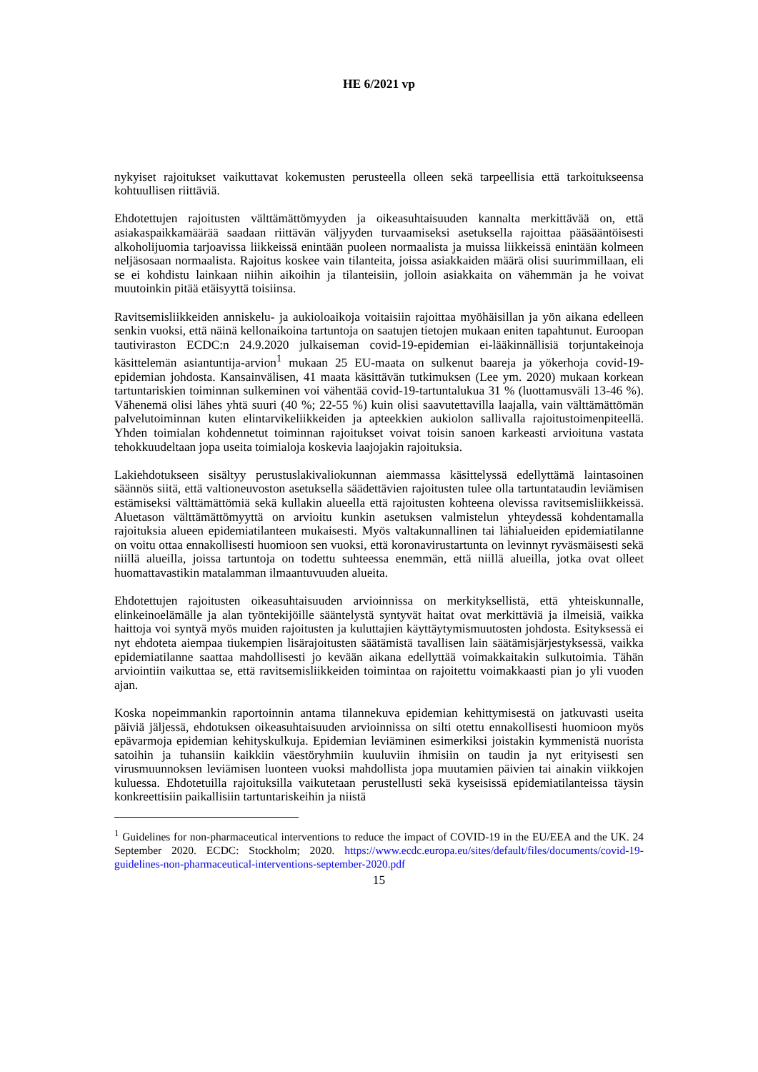HE 6/2021 vp
nykyiset rajoitukset vaikuttavat kokemusten perusteella olleen sekä tarpeellisia että tarkoituk­seensa kohtuullisen riittäviä.
Ehdotettujen rajoitusten välttämättömyyden ja oikeasuhtaisuuden kannalta merkittävää on, että asiakaspaikkamäärää saadaan riittävän väljyyden turvaamiseksi asetuksella rajoittaa pääsään­töisesti alkoholijuomia tarjoavissa liikkeissä enintään puoleen normaalista ja muissa liikkeissä enintään kolmeen neljäsosaan normaalista. Rajoitus koskee vain tilanteita, joissa asiakkaiden määrä olisi suurimmillaan, eli se ei kohdistu lainkaan niihin aikoihin ja tilanteisiin, jolloin asi­akkaita on vähemmän ja he voivat muutoinkin pitää etäisyyttä toisiinsa.
Ravitsemisliikkeiden anniskelu- ja aukioloaikoja voitaisiin rajoittaa myöhäisillan ja yön aikana edelleen senkin vuoksi, että näinä kellonaikoina tartuntoja on saatujen tietojen mukaan eniten tapahtunut. Euroopan tautiviraston ECDC:n 24.9.2020 julkaiseman covid-19-epidemian ei-lää­kinnällisiä torjuntakeinoja käsittelemän asiantuntija-arvion<sup>1</sup> mukaan 25 EU-maata on sulkenut baareja ja yökerhoja covid-19-epidemian johdosta. Kansainvälisen, 41 maata käsittävän tutki­muksen (Lee ym. 2020) mukaan korkean tartuntariskien toiminnan sulkeminen voi vähentää covid-19-tartuntalukua 31 % (luottamusväli 13-46 %). Vähenemä olisi lähes yhtä suuri (40 %; 22-55 %) kuin olisi saavutettavilla laajalla, vain välttämättömän palvelutoiminnan kuten elin­tarvikeliikkeiden ja apteekkien aukiolon sallivalla rajoitustoimenpiteellä. Yhden toimialan koh­dennetut toiminnan rajoitukset voivat toisin sanoen karkeasti arvioituna vastata tehokkuudel­taan jopa useita toimialoja koskevia laajojakin rajoituksia.
Lakiehdotukseen sisältyy perustuslakivaliokunnan aiemmassa käsittelyssä edellyttämä lainta­soinen säännös siitä, että valtioneuvoston asetuksella säädettävien rajoitusten tulee olla tartun­tataudin leviämisen estämiseksi välttämättömiä sekä kullakin alueella että rajoitusten kohteena olevissa ravitsemisliikkeissä. Aluetason välttämättömyyttä on arvioitu kunkin asetuksen val­mistelun yhteydessä kohdentamalla rajoituksia alueen epidemiatilanteen mukaisesti. Myös val­takunnallinen tai lähialueiden epidemiatilanne on voitu ottaa ennakollisesti huomioon sen vuoksi, että koronavirustartunta on levinnyt ryväsmäisesti sekä niillä alueilla, joissa tartuntoja on todettu suhteessa enemmän, että niillä alueilla, jotka ovat olleet huomattavastikin matalam­man ilmaantuvuuden alueita.
Ehdotettujen rajoitusten oikeasuhtaisuuden arvioinnissa on merkityksellistä, että yhteiskun­nalle, elinkeinoelämälle ja alan työntekijöille sääntelystä syntyvät haitat ovat merkittäviä ja il­meisiä, vaikka haittoja voi syntyä myös muiden rajoitusten ja kuluttajien käyttäytymismuutos­ten johdosta. Esityksessä ei nyt ehdoteta aiempaa tiukempien lisärajoitusten säätämistä tavalli­sen lain säätämisjärjestyksessä, vaikka epidemiatilanne saattaa mahdollisesti jo kevään aikana edellyttää voimakkaitakin sulkutoimia. Tähän arviointiin vaikuttaa se, että ravitsemisliikkeiden toimintaa on rajoitettu voimakkaasti pian jo yli vuoden ajan.
Koska nopeimmankin raportoinnin antama tilannekuva epidemian kehittymisestä on jatkuvasti useita päiviä jäljessä, ehdotuksen oikeasuhtaisuuden arvioinnissa on silti otettu ennakollisesti huomioon myös epävarmoja epidemian kehityskulkuja. Epidemian leviäminen esimerkiksi jois­takin kymmenistä nuorista satoihin ja tuhansiin kaikkiin väestöryhmiin kuuluviin ihmisiin on taudin ja nyt erityisesti sen virusmuunnoksen leviämisen luonteen vuoksi mahdollista jopa muu­tamien päivien tai ainakin viikkojen kuluessa. Ehdotetuilla rajoituksilla vaikutetaan perustellusti sekä kyseisissä epidemiatilanteissa täysin konkreettisiin paikallisiin tartuntariskeihin ja niistä
<sup>1</sup> Guidelines for non-pharmaceutical interventions to reduce the impact of COVID-19 in the EU/EEA and the UK. 24 September 2020. ECDC: Stockholm; 2020. https://www.ecdc.europa.eu/sites/de­fault/files/documents/covid-19-guidelines-non-pharmaceutical-interventions-september-2020.pdf
15